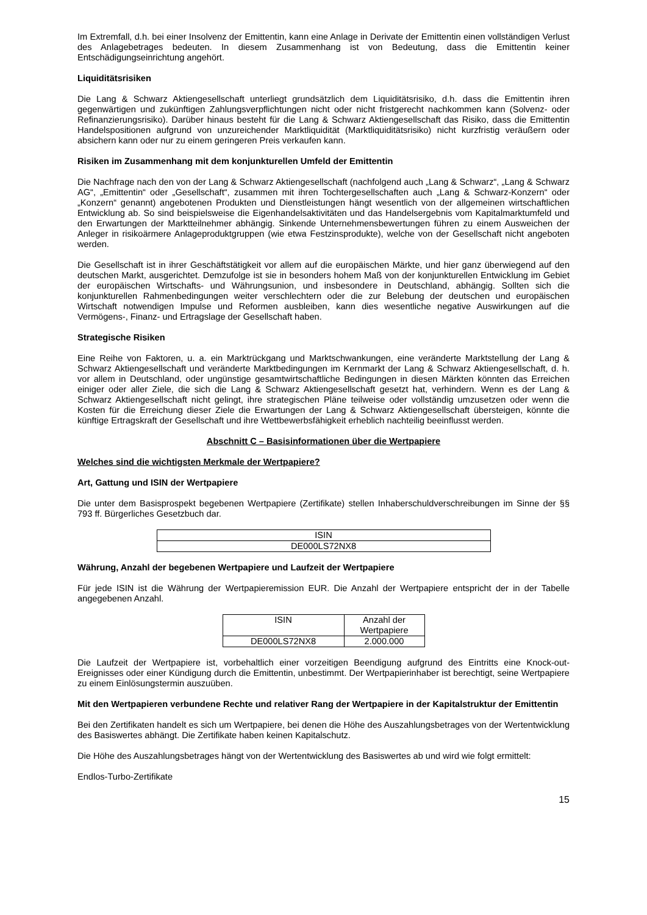Im Extremfall, d.h. bei einer Insolvenz der Emittentin, kann eine Anlage in Derivate der Emittentin einen vollständigen Verlust des Anlagebetrages bedeuten. In diesem Zusammenhang ist von Bedeutung, dass die Emittentin keiner Entschädigungseinrichtung angehört.
Liquiditätsrisiken
Die Lang & Schwarz Aktiengesellschaft unterliegt grundsätzlich dem Liquiditätsrisiko, d.h. dass die Emittentin ihren gegenwärtigen und zukünftigen Zahlungsverpflichtungen nicht oder nicht fristgerecht nachkommen kann (Solvenz- oder Refinanzierungsrisiko). Darüber hinaus besteht für die Lang & Schwarz Aktiengesellschaft das Risiko, dass die Emittentin Handelspositionen aufgrund von unzureichender Marktliquidität (Marktliquiditätsrisiko) nicht kurzfristig veräußern oder absichern kann oder nur zu einem geringeren Preis verkaufen kann.
Risiken im Zusammenhang mit dem konjunkturellen Umfeld der Emittentin
Die Nachfrage nach den von der Lang & Schwarz Aktiengesellschaft (nachfolgend auch „Lang & Schwarz“, „Lang & Schwarz AG“, „Emittentin“ oder „Gesellschaft“, zusammen mit ihren Tochtergesellschaften auch „Lang & Schwarz-Konzern“ oder „Konzern“ genannt) angebotenen Produkten und Dienstleistungen hängt wesentlich von der allgemeinen wirtschaftlichen Entwicklung ab. So sind beispielsweise die Eigenhandelsaktivitäten und das Handelsergebnis vom Kapitalmarktumfeld und den Erwartungen der Marktteilnehmer abhängig. Sinkende Unternehmensbewertungen führen zu einem Ausweichen der Anleger in risikoärmere Anlageproduktgruppen (wie etwa Festzinsprodukte), welche von der Gesellschaft nicht angeboten werden.
Die Gesellschaft ist in ihrer Geschäftstätigkeit vor allem auf die europäischen Märkte, und hier ganz überwiegend auf den deutschen Markt, ausgerichtet. Demzufolge ist sie in besonders hohem Maß von der konjunkturellen Entwicklung im Gebiet der europäischen Wirtschafts- und Währungsunion, und insbesondere in Deutschland, abhängig. Sollten sich die konjunkturellen Rahmenbedingungen weiter verschlechtern oder die zur Belebung der deutschen und europäischen Wirtschaft notwendigen Impulse und Reformen ausbleiben, kann dies wesentliche negative Auswirkungen auf die Vermögens-, Finanz- und Ertragslage der Gesellschaft haben.
Strategische Risiken
Eine Reihe von Faktoren, u. a. ein Marktrückgang und Marktschwankungen, eine veränderte Marktstellung der Lang & Schwarz Aktiengesellschaft und veränderte Marktbedingungen im Kernmarkt der Lang & Schwarz Aktiengesellschaft, d. h. vor allem in Deutschland, oder ungünstige gesamtwirtschaftliche Bedingungen in diesen Märkten könnten das Erreichen einiger oder aller Ziele, die sich die Lang & Schwarz Aktiengesellschaft gesetzt hat, verhindern. Wenn es der Lang & Schwarz Aktiengesellschaft nicht gelingt, ihre strategischen Pläne teilweise oder vollständig umzusetzen oder wenn die Kosten für die Erreichung dieser Ziele die Erwartungen der Lang & Schwarz Aktiengesellschaft übersteigen, könnte die künftige Ertragskraft der Gesellschaft und ihre Wettbewerbsfähigkeit erheblich nachteilig beeinflusst werden.
Abschnitt C – Basisinformationen über die Wertpapiere
Welches sind die wichtigsten Merkmale der Wertpapiere?
Art, Gattung und ISIN der Wertpapiere
Die unter dem Basisprospekt begebenen Wertpapiere (Zertifikate) stellen Inhaberschuldverschreibungen im Sinne der §§ 793 ff. Bürgerliches Gesetzbuch dar.
| ISIN |
| --- |
| DE000LS72NX8 |
Währung, Anzahl der begebenen Wertpapiere und Laufzeit der Wertpapiere
Für jede ISIN ist die Währung der Wertpapieremission EUR. Die Anzahl der Wertpapiere entspricht der in der Tabelle angegebenen Anzahl.
| ISIN | Anzahl der Wertpapiere |
| --- | --- |
| DE000LS72NX8 | 2.000.000 |
Die Laufzeit der Wertpapiere ist, vorbehaltlich einer vorzeitigen Beendigung aufgrund des Eintritts eine Knock-out-Ereignisses oder einer Kündigung durch die Emittentin, unbestimmt. Der Wertpapierinhaber ist berechtigt, seine Wertpapiere zu einem Einlösungstermin auszuüben.
Mit den Wertpapieren verbundene Rechte und relativer Rang der Wertpapiere in der Kapitalstruktur der Emittentin
Bei den Zertifikaten handelt es sich um Wertpapiere, bei denen die Höhe des Auszahlungsbetrages von der Wertentwicklung des Basiswertes abhängt. Die Zertifikate haben keinen Kapitalschutz.
Die Höhe des Auszahlungsbetrages hängt von der Wertentwicklung des Basiswertes ab und wird wie folgt ermittelt:
Endlos-Turbo-Zertifikate
15